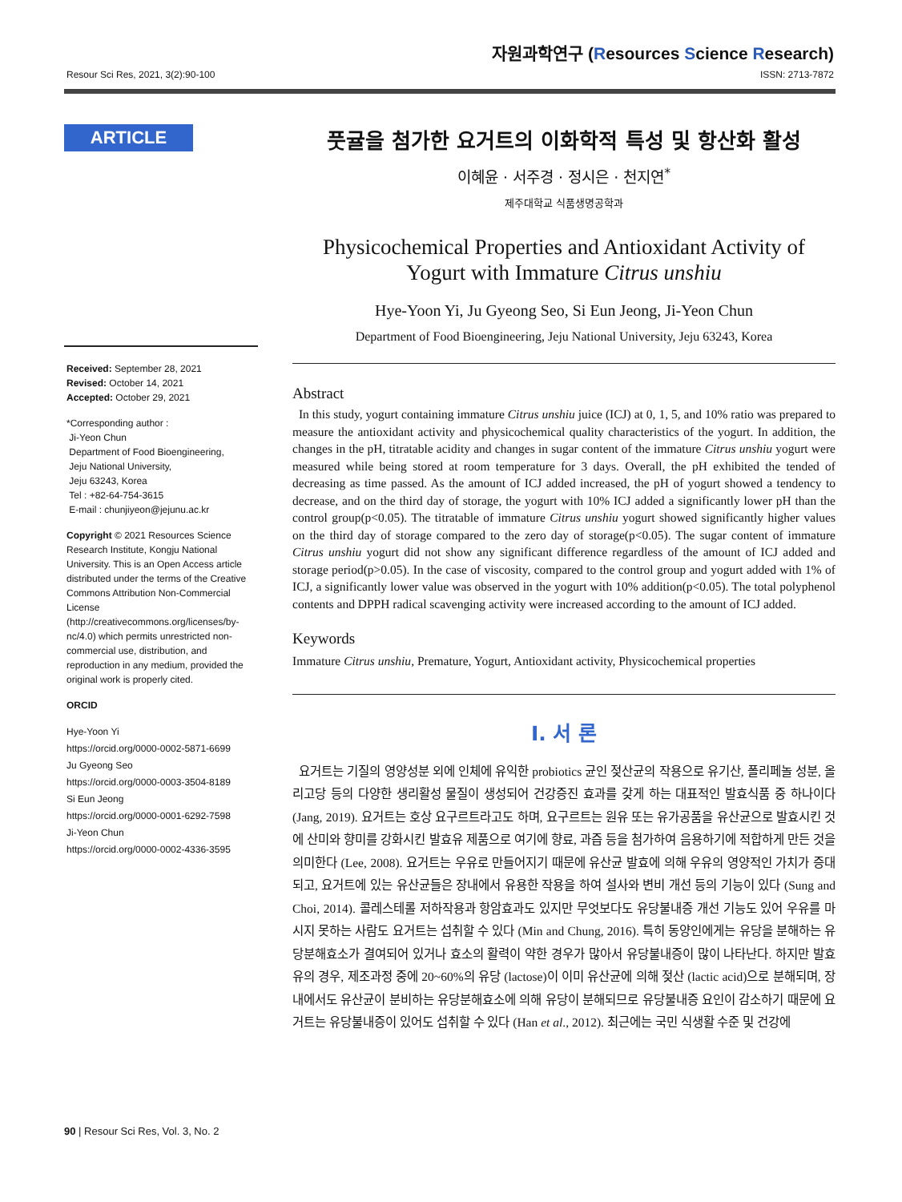자원과학연구 (Resources Science Research)
Resour Sci Res, 2021, 3(2):90-100 ISSN: 2713-7872
ARTICLE
Received: September 28, 2021
Revised: October 14, 2021
Accepted: October 29, 2021
*Corresponding author :
Ji-Yeon Chun
Department of Food Bioengineering,
Jeju National University,
Jeju 63243, Korea
Tel : +82-64-754-3615
E-mail : chunjiyeon@jejunu.ac.kr
Copyright © 2021 Resources Science Research Institute, Kongju National University. This is an Open Access article distributed under the terms of the Creative Commons Attribution Non-Commercial License (http://creativecommons.org/licenses/by-nc/4.0) which permits unrestricted non-commercial use, distribution, and reproduction in any medium, provided the original work is properly cited.
ORCID
Hye-Yoon Yi
https://orcid.org/0000-0002-5871-6699
Ju Gyeong Seo
https://orcid.org/0000-0003-3504-8189
Si Eun Jeong
https://orcid.org/0000-0001-6292-7598
Ji-Yeon Chun
https://orcid.org/0000-0002-4336-3595
풋귤을 첨가한 요거트의 이화학적 특성 및 항산화 활성
이혜윤 · 서주경 · 정시은 · 천지연<sup>*</sup>
제주대학교 식품생명공학과
Physicochemical Properties and Antioxidant Activity of Yogurt with Immature Citrus unshiu
Hye-Yoon Yi, Ju Gyeong Seo, Si Eun Jeong, Ji-Yeon Chun
Department of Food Bioengineering, Jeju National University, Jeju 63243, Korea
Abstract
In this study, yogurt containing immature Citrus unshiu juice (ICJ) at 0, 1, 5, and 10% ratio was prepared to measure the antioxidant activity and physicochemical quality characteristics of the yogurt. In addition, the changes in the pH, titratable acidity and changes in sugar content of the immature Citrus unshiu yogurt were measured while being stored at room temperature for 3 days. Overall, the pH exhibited the tended of decreasing as time passed. As the amount of ICJ added increased, the pH of yogurt showed a tendency to decrease, and on the third day of storage, the yogurt with 10% ICJ added a significantly lower pH than the control group(p<0.05). The titratable of immature Citrus unshiu yogurt showed significantly higher values on the third day of storage compared to the zero day of storage(p<0.05). The sugar content of immature Citrus unshiu yogurt did not show any significant difference regardless of the amount of ICJ added and storage period(p>0.05). In the case of viscosity, compared to the control group and yogurt added with 1% of ICJ, a significantly lower value was observed in the yogurt with 10% addition(p<0.05). The total polyphenol contents and DPPH radical scavenging activity were increased according to the amount of ICJ added.
Keywords
Immature Citrus unshiu, Premature, Yogurt, Antioxidant activity, Physicochemical properties
Ⅰ. 서 론
요거트는 기질의 영양성분 외에 인체에 유익한 probiotics 균인 젖산균의 작용으로 유기산, 폴리페놀 성분, 올리고당 등의 다양한 생리활성 물질이 생성되어 건강증진 효과를 갖게 하는 대표적인 발효식품 중 하나이다 (Jang, 2019). 요거트는 호상 요구르트라고도 하며, 요구르트는 원유 또는 유가공품을 유산균으로 발효시킨 것에 산미와 향미를 강화시킨 발효유 제품으로 여기에 향료, 과즙 등을 첨가하여 음용하기에 적합하게 만든 것을 의미한다 (Lee, 2008). 요거트는 우유로 만들어지기 때문에 유산균 발효에 의해 우유의 영양적인 가치가 증대되고, 요거트에 있는 유산균들은 장내에서 유용한 작용을 하여 설사와 변비 개선 등의 기능이 있다 (Sung and Choi, 2014). 콜레스테롤 저하작용과 항암효과도 있지만 무엇보다도 유당불내증 개선 기능도 있어 우유를 마시지 못하는 사람도 요거트는 섭취할 수 있다 (Min and Chung, 2016). 특히 동양인에게는 유당을 분해하는 유당분해효소가 결여되어 있거나 효소의 활력이 약한 경우가 많아서 유당불내증이 많이 나타난다. 하지만 발효유의 경우, 제조과정 중에 20~60%의 유당 (lactose)이 이미 유산균에 의해 젖산 (lactic acid)으로 분해되며, 장내에서도 유산균이 분비하는 유당분해효소에 의해 유당이 분해되므로 유당불내증 요인이 감소하기 때문에 요거트는 유당불내증이 있어도 섭취할 수 있다 (Han et al., 2012). 최근에는 국민 식생활 수준 및 건강에
90 | Resour Sci Res, Vol. 3, No. 2